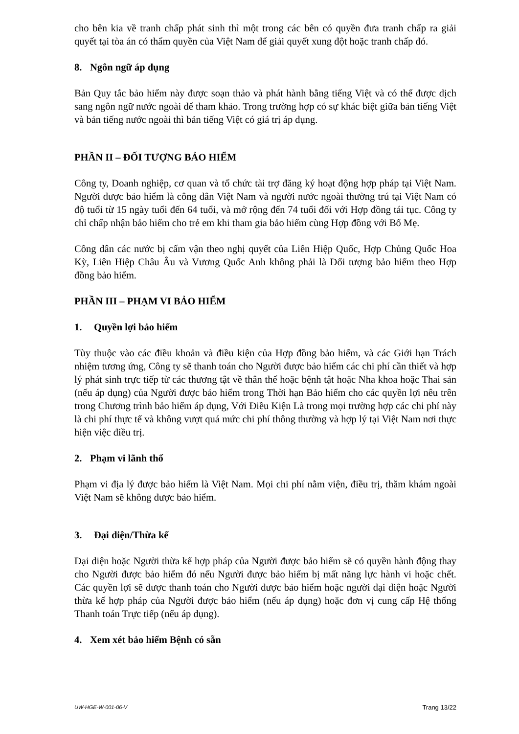cho bên kia về tranh chấp phát sinh thì một trong các bên có quyền đưa tranh chấp ra giải quyết tại tòa án có thẩm quyền của Việt Nam để giải quyết xung đột hoặc tranh chấp đó.
8. Ngôn ngữ áp dụng
Bản Quy tắc bảo hiểm này được soạn thảo và phát hành bằng tiếng Việt và có thể được dịch sang ngôn ngữ nước ngoài để tham khảo. Trong trường hợp có sự khác biệt giữa bản tiếng Việt và bản tiếng nước ngoài thì bản tiếng Việt có giá trị áp dụng.
PHẦN II – ĐỐI TƯỢNG BẢO HIỂM
Công ty, Doanh nghiệp, cơ quan và tổ chức tài trợ đăng ký hoạt động hợp pháp tại Việt Nam. Người được bảo hiểm là công dân Việt Nam và người nước ngoài thường trú tại Việt Nam có độ tuổi từ 15 ngày tuổi đến 64 tuổi, và mở rộng đến 74 tuổi đối với Hợp đồng tái tục. Công ty chỉ chấp nhận bảo hiểm cho trẻ em khi tham gia bảo hiểm cùng Hợp đồng với Bố Mẹ.
Công dân các nước bị cấm vận theo nghị quyết của Liên Hiệp Quốc, Hợp Chủng Quốc Hoa Kỳ, Liên Hiệp Châu Âu và Vương Quốc Anh không phải là Đối tượng bảo hiểm theo Hợp đồng bảo hiểm.
PHẦN III – PHẠM VI BẢO HIỂM
1. Quyền lợi bảo hiểm
Tùy thuộc vào các điều khoản và điều kiện của Hợp đồng bảo hiểm, và các Giới hạn Trách nhiệm tương ứng, Công ty sẽ thanh toán cho Người được bảo hiểm các chi phí cần thiết và hợp lý phát sinh trực tiếp từ các thương tật về thân thể hoặc bệnh tật hoặc Nha khoa hoặc Thai sản (nếu áp dụng) của Người được bảo hiểm trong Thời hạn Bảo hiểm cho các quyền lợi nêu trên trong Chương trình bảo hiểm áp dụng, Với Điều Kiện Là trong mọi trường hợp các chi phí này là chi phí thực tế và không vượt quá mức chi phí thông thường và hợp lý tại Việt Nam nơi thực hiện việc điều trị.
2. Phạm vi lãnh thổ
Phạm vi địa lý được bảo hiểm là Việt Nam. Mọi chi phí nằm viện, điều trị, thăm khám ngoài Việt Nam sẽ không được bảo hiểm.
3. Đại diện/Thừa kế
Đại diện hoặc Người thừa kế hợp pháp của Người được bảo hiểm sẽ có quyền hành động thay cho Người được bảo hiểm đó nếu Người được bảo hiểm bị mất năng lực hành vi hoặc chết. Các quyền lợi sẽ được thanh toán cho Người được bảo hiểm hoặc người đại diện hoặc Người thừa kế hợp pháp của Người được bảo hiểm (nếu áp dụng) hoặc đơn vị cung cấp Hệ thống Thanh toán Trực tiếp (nếu áp dụng).
4. Xem xét bảo hiểm Bệnh có sẵn
UW-HGE-W-001-06-V Trang 13/22